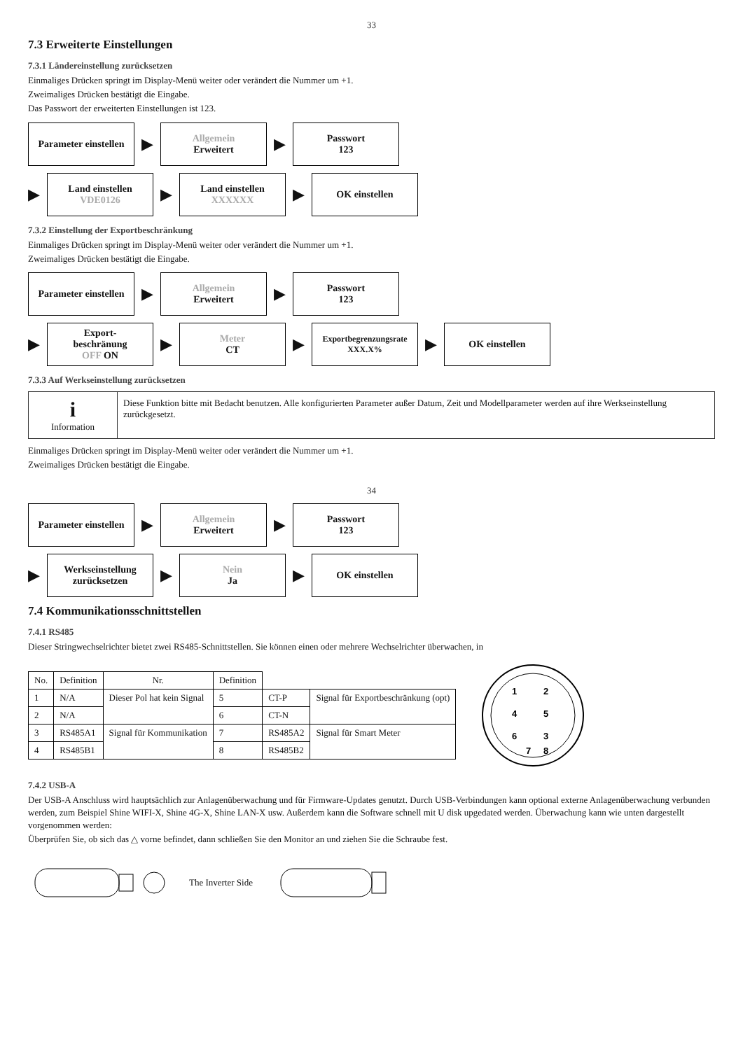33
7.3 Erweiterte Einstellungen
7.3.1 Ländereinstellung zurücksetzen
Einmaliges Drücken springt im Display-Menü weiter oder verändert die Nummer um +1.
Zweimaliges Drücken bestätigt die Eingabe.
Das Passwort der erweiterten Einstellungen ist 123.
Parameter einstellen
▶
Allgemein
Erweitert
▶
Passwort
123
▶
Land einstellen
VDE0126
▶
Land einstellen
XXXXXX
▶
OK einstellen
7.3.2 Einstellung der Exportbeschränkung
Einmaliges Drücken springt im Display-Menü weiter oder verändert die Nummer um +1.
Zweimaliges Drücken bestätigt die Eingabe.
Parameter einstellen
▶
Allgemein
Erweitert
▶
Passwort
123
▶
Export-
beschränung
OFF ON
▶
Meter
CT
▶
Exportbegrenzungsrate
XXX.X%
▶
OK einstellen
7.3.3 Auf Werkseinstellung zurücksetzen
i
Information
Diese Funktion bitte mit Bedacht benutzen. Alle konfigurierten Parameter außer Datum, Zeit und Modellparameter werden auf ihre Werkseinstellung zurückgesetzt.
Einmaliges Drücken springt im Display-Menü weiter oder verändert die Nummer um +1.
Zweimaliges Drücken bestätigt die Eingabe.
34
Parameter einstellen
▶
Allgemein
Erweitert
▶
Passwort
123
▶
Werkseinstellung zurücksetzen
▶
Nein
Ja
▶
OK einstellen
7.4 Kommunikationsschnittstellen
7.4.1 RS485
Dieser Stringwechselrichter bietet zwei RS485-Schnittstellen. Sie können einen oder mehrere Wechselrichter überwachen, in
| No. | Definition | Nr. | Definition | | |
| --- | --- | --- | --- | --- | --- |
| 1 | N/A | Dieser Pol hat kein Signal | 5 | CT-P | Signal für Exportbeschränkung (opt) |
| 2 | N/A | | 6 | CT-N | |
| 3 | RS485A1 | Signal für Kommunikation | 7 | RS485A2 | Signal für Smart Meter |
| 4 | RS485B1 | | 8 | RS485B2 | |
1
2
4
5
6
3
7
8
7.4.2 USB-A
Der USB-A Anschluss wird hauptsächlich zur Anlagenüberwachung und für Firmware-Updates genutzt. Durch USB-Verbindungen kann optional externe Anlagenüberwachung verbunden werden, zum Beispiel Shine WIFI-X, Shine 4G-X, Shine LAN-X usw. Außerdem kann die Software schnell mit U disk upgedated werden. Überwachung kann wie unten dargestellt vorgenommen werden:
Überprüfen Sie, ob sich das △ vorne befindet, dann schließen Sie den Monitor an und ziehen Sie die Schraube fest.
The Inverter Side